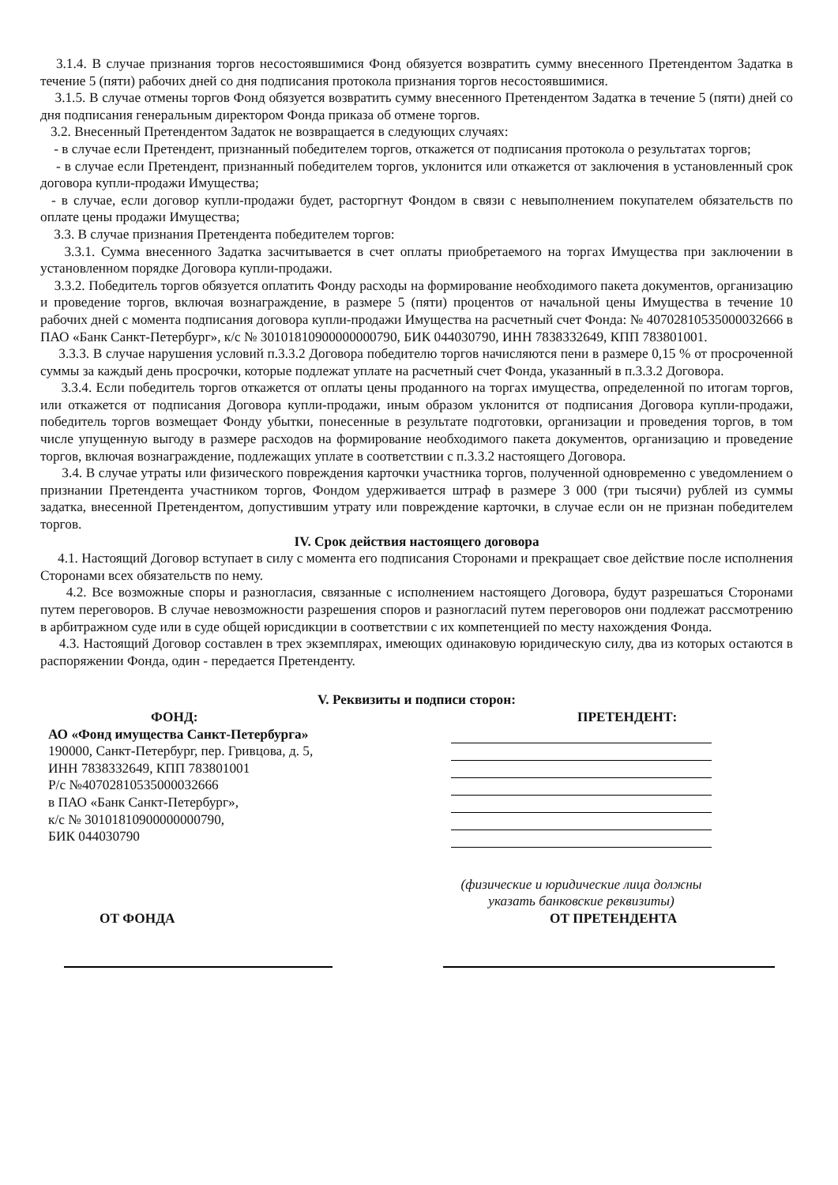3.1.4. В случае признания торгов несостоявшимися Фонд обязуется возвратить сумму внесенного Претендентом Задатка в течение 5 (пяти) рабочих дней со дня подписания протокола признания торгов несостоявшимися.
3.1.5. В случае отмены торгов Фонд обязуется возвратить сумму внесенного Претендентом Задатка в течение 5 (пяти) дней со дня подписания генеральным директором Фонда приказа об отмене торгов.
3.2. Внесенный Претендентом Задаток не возвращается в следующих случаях:
- в случае если Претендент, признанный победителем торгов, откажется от подписания протокола о результатах торгов;
- в случае если Претендент, признанный победителем торгов, уклонится или откажется от заключения в установленный срок договора купли-продажи Имущества;
- в случае, если договор купли-продажи будет, расторгнут Фондом в связи с невыполнением покупателем обязательств по оплате цены продажи Имущества;
3.3. В случае признания Претендента победителем торгов:
3.3.1. Сумма внесенного Задатка засчитывается в счет оплаты приобретаемого на торгах Имущества при заключении в установленном порядке Договора купли-продажи.
3.3.2. Победитель торгов обязуется оплатить Фонду расходы на формирование необходимого пакета документов, организацию и проведение торгов, включая вознаграждение, в размере 5 (пяти) процентов от начальной цены Имущества в течение 10 рабочих дней с момента подписания договора купли-продажи Имущества на расчетный счет Фонда: № 40702810535000032666 в ПАО «Банк Санкт-Петербург», к/с № 30101810900000000790, БИК 044030790, ИНН 7838332649, КПП 783801001.
3.3.3. В случае нарушения условий п.3.3.2 Договора победителю торгов начисляются пени в размере 0,15 % от просроченной суммы за каждый день просрочки, которые подлежат уплате на расчетный счет Фонда, указанный в п.3.3.2 Договора.
3.3.4. Если победитель торгов откажется от оплаты цены проданного на торгах имущества, определенной по итогам торгов, или откажется от подписания Договора купли-продажи, иным образом уклонится от подписания Договора купли-продажи, победитель торгов возмещает Фонду убытки, понесенные в результате подготовки, организации и проведения торгов, в том числе упущенную выгоду в размере расходов на формирование необходимого пакета документов, организацию и проведение торгов, включая вознаграждение, подлежащих уплате в соответствии с п.3.3.2 настоящего Договора.
3.4. В случае утраты или физического повреждения карточки участника торгов, полученной одновременно с уведомлением о признании Претендента участником торгов, Фондом удерживается штраф в размере 3 000 (три тысячи) рублей из суммы задатка, внесенной Претендентом, допустившим утрату или повреждение карточки, в случае если он не признан победителем торгов.
IV. Срок действия настоящего договора
4.1. Настоящий Договор вступает в силу с момента его подписания Сторонами и прекращает свое действие после исполнения Сторонами всех обязательств по нему.
4.2. Все возможные споры и разногласия, связанные с исполнением настоящего Договора, будут разрешаться Сторонами путем переговоров. В случае невозможности разрешения споров и разногласий путем переговоров они подлежат рассмотрению в арбитражном суде или в суде общей юрисдикции в соответствии с их компетенцией по месту нахождения Фонда.
4.3. Настоящий Договор составлен в трех экземплярах, имеющих одинаковую юридическую силу, два из которых остаются в распоряжении Фонда, один - передается Претенденту.
V. Реквизиты и подписи сторон:
ФОНД:
АО «Фонд имущества Санкт-Петербурга»
190000, Санкт-Петербург, пер. Гривцова, д. 5,
ИНН 7838332649, КПП 783801001
Р/с №40702810535000032666
в ПАО «Банк Санкт-Петербург»,
к/с № 30101810900000000790,
БИК 044030790
ПРЕТЕНДЕНТ:
(физические и юридические лица должны указать банковские реквизиты)
ОТ ФОНДА ОТ ПРЕТЕНДЕНТА